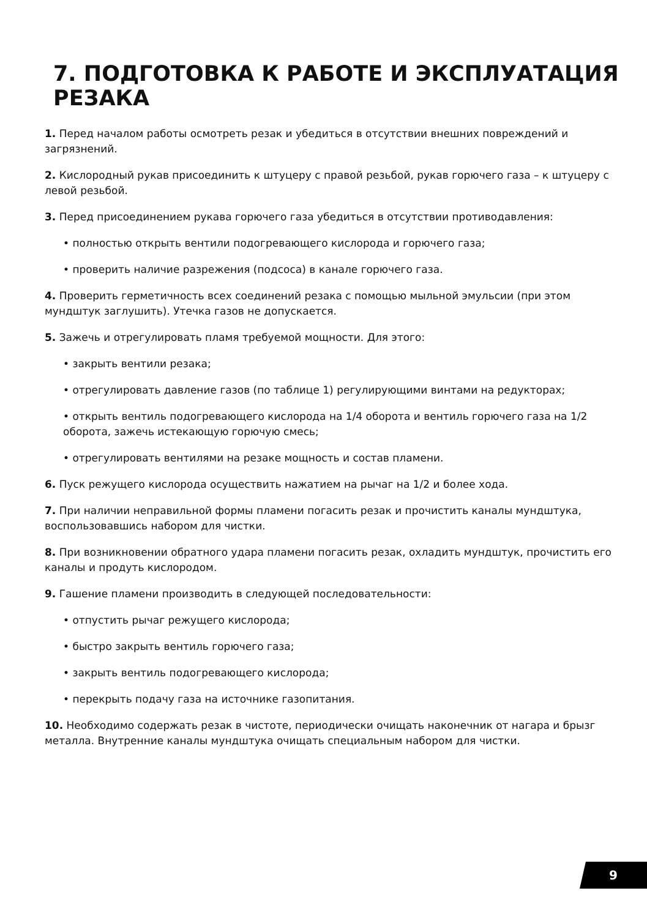7. ПОДГОТОВКА К РАБОТЕ И ЭКСПЛУАТАЦИЯ РЕЗАКА
1. Перед началом работы осмотреть резак и убедиться в отсутствии внешних повреждений и загрязнений.
2. Кислородный рукав присоединить к штуцеру с правой резьбой, рукав горючего газа – к штуцеру с левой резьбой.
3. Перед присоединением рукава горючего газа убедиться в отсутствии противодавления:
• полностью открыть вентили подогревающего кислорода и горючего газа;
• проверить наличие разрежения (подсоса) в канале горючего газа.
4. Проверить герметичность всех соединений резака с помощью мыльной эмульсии (при этом мундштук заглушить). Утечка газов не допускается.
5. Зажечь и отрегулировать пламя требуемой мощности. Для этого:
• закрыть вентили резака;
• отрегулировать давление газов (по таблице 1) регулирующими винтами на редукторах;
• открыть вентиль подогревающего кислорода на 1/4 оборота и вентиль горючего газа на 1/2 оборота, зажечь истекающую горючую смесь;
• отрегулировать вентилями на резаке мощность и состав пламени.
6. Пуск режущего кислорода осуществить нажатием на рычаг на 1/2 и более хода.
7. При наличии неправильной формы пламени погасить резак и прочистить каналы мундштука, воспользовавшись набором для чистки.
8. При возникновении обратного удара пламени погасить резак, охладить мундштук, прочистить его каналы и продуть кислородом.
9. Гашение пламени производить в следующей последовательности:
• отпустить рычаг режущего кислорода;
• быстро закрыть вентиль горючего газа;
• закрыть вентиль подогревающего кислорода;
• перекрыть подачу газа на источнике газопитания.
10. Необходимо содержать резак в чистоте, периодически очищать наконечник от нагара и брызг металла. Внутренние каналы мундштука очищать специальным набором для чистки.
9